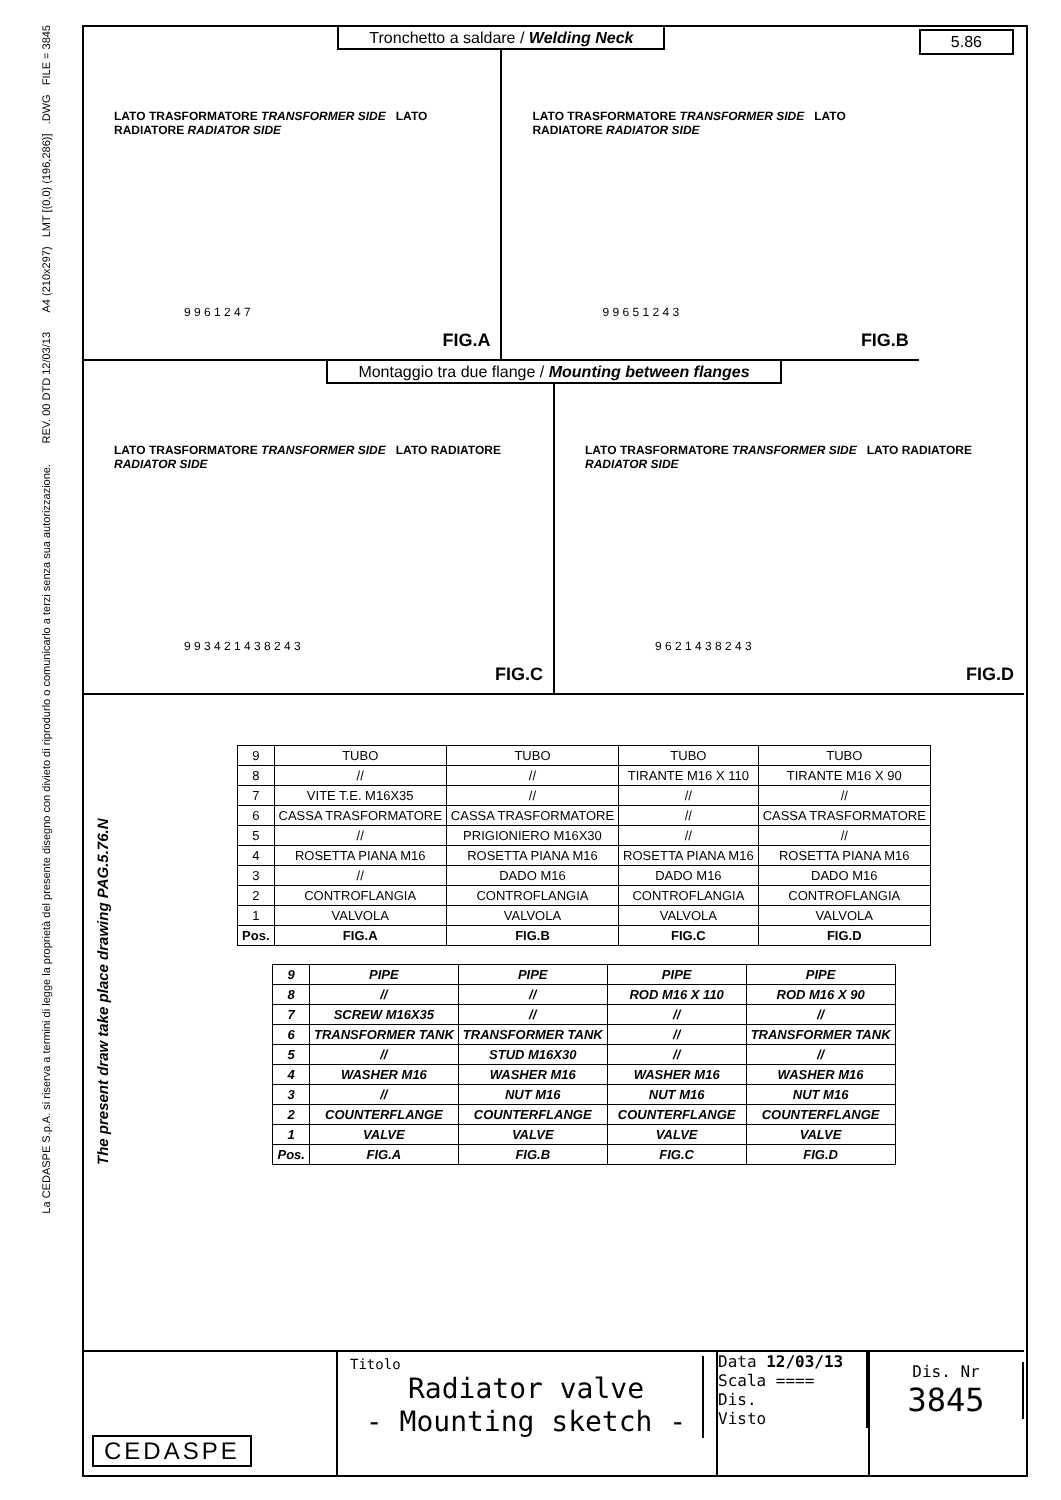A4 (210x297) LMT [(0,0) (196,286)] .DWG FILE = 3845
REV. 00 DTD 12/03/13
La CEDASPE S.p.A. si riserva a termini di legge la proprietà del presente disegno con divieto di riprodurlo o comunicarlo a terzi senza sua autorizzazione.
Tronchetto a saldare / Welding Neck 5.86
LATO TRASFORMATORE TRANSFORMER SIDE LATO RADIATORE RADIATOR SIDE
9 9 6 1 2 4 7
FIG.A
LATO TRASFORMATORE TRANSFORMER SIDE LATO RADIATORE RADIATOR SIDE
9 9 6 5 1 2 4 3
FIG.B
Montaggio tra due flange / Mounting between flanges
LATO TRASFORMATORE TRANSFORMER SIDE LATO RADIATORE RADIATOR SIDE
9 9 3 4 2 1 4 3 8 2 4 3
FIG.C
LATO TRASFORMATORE TRANSFORMER SIDE LATO RADIATORE RADIATOR SIDE
9 6 2 1 4 3 8 2 4 3
FIG.D
The present draw take place drawing PAG.5.76.N
| 9 | TUBO | TUBO | TUBO | TUBO |
| 8 | // | // | TIRANTE M16 X 110 | TIRANTE M16 X 90 |
| 7 | VITE T.E. M16X35 | // | // | // |
| 6 | CASSA TRASFORMATORE | CASSA TRASFORMATORE | // | CASSA TRASFORMATORE |
| 5 | // | PRIGIONIERO M16X30 | // | // |
| 4 | ROSETTA PIANA M16 | ROSETTA PIANA M16 | ROSETTA PIANA M16 | ROSETTA PIANA M16 |
| 3 | // | DADO M16 | DADO M16 | DADO M16 |
| 2 | CONTROFLANGIA | CONTROFLANGIA | CONTROFLANGIA | CONTROFLANGIA |
| 1 | VALVOLA | VALVOLA | VALVOLA | VALVOLA |
| Pos. | FIG.A | FIG.B | FIG.C | FIG.D |
| 9 | PIPE | PIPE | PIPE | PIPE |
| 8 | // | // | ROD M16 X 110 | ROD M16 X 90 |
| 7 | SCREW M16X35 | // | // | // |
| 6 | TRANSFORMER TANK | TRANSFORMER TANK | // | TRANSFORMER TANK |
| 5 | // | STUD M16X30 | // | // |
| 4 | WASHER M16 | WASHER M16 | WASHER M16 | WASHER M16 |
| 3 | // | NUT M16 | NUT M16 | NUT M16 |
| 2 | COUNTERFLANGE | COUNTERFLANGE | COUNTERFLANGE | COUNTERFLANGE |
| 1 | VALVE | VALVE | VALVE | VALVE |
| Pos. | FIG.A | FIG.B | FIG.C | FIG.D |
CEDASPE
Titolo
Radiator valve
- Mounting sketch -
Data 12/03/13
Scala ====
Dis.
Visto
Dis. Nr
3845